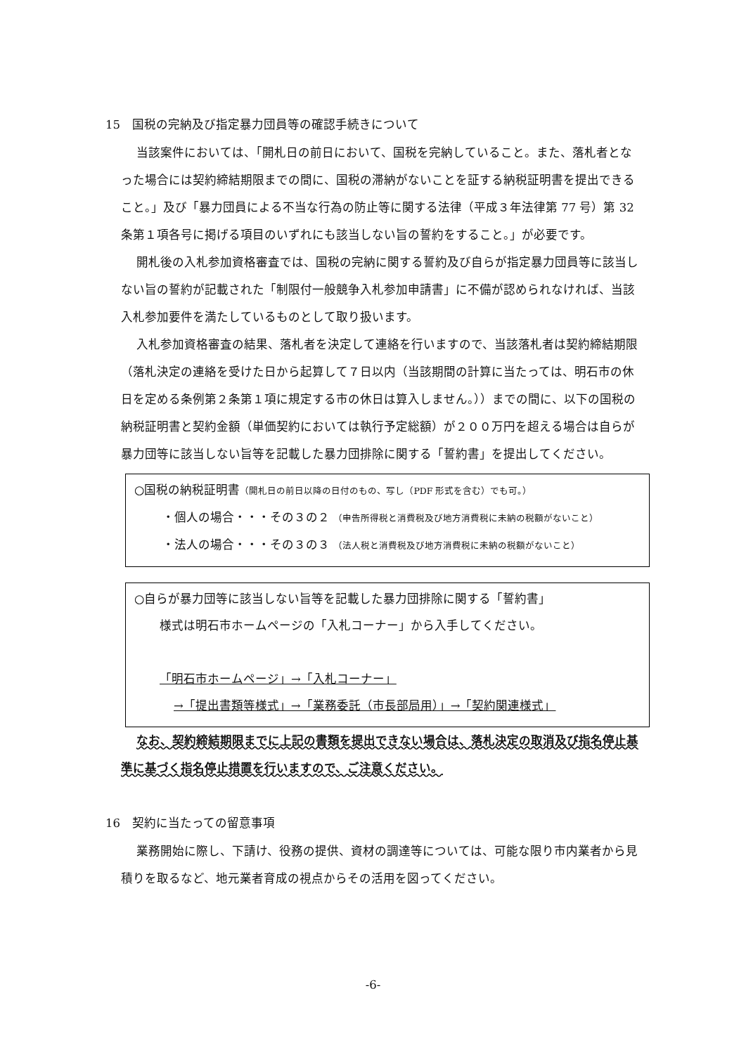15　国税の完納及び指定暴力団員等の確認手続きについて
当該案件においては、「開札日の前日において、国税を完納していること。また、落札者となった場合には契約締結期限までの間に、国税の滞納がないことを証する納税証明書を提出できること。」及び「暴力団員による不当な行為の防止等に関する法律（平成３年法律第 77 号）第 32 条第１項各号に掲げる項目のいずれにも該当しない旨の誓約をすること。」が必要です。
開札後の入札参加資格審査では、国税の完納に関する誓約及び自らが指定暴力団員等に該当しない旨の誓約が記載された「制限付一般競争入札参加申請書」に不備が認められなければ、当該入札参加要件を満たしているものとして取り扱います。
入札参加資格審査の結果、落札者を決定して連絡を行いますので、当該落札者は契約締結期限（落札決定の連絡を受けた日から起算して７日以内（当該期間の計算に当たっては、明石市の休日を定める条例第２条第１項に規定する市の休日は算入しません。））までの間に、以下の国税の納税証明書と契約金額（単価契約においては執行予定総額）が２００万円を超える場合は自らが暴力団等に該当しない旨等を記載した暴力団排除に関する「誓約書」を提出してください。
○国税の納税証明書（開札日の前日以降の日付のもの、写し（PDF 形式を含む）でも可。）
・個人の場合・・・その３の２ （申告所得税と消費税及び地方消費税に未納の税額がないこと）
・法人の場合・・・その３の３ （法人税と消費税及び地方消費税に未納の税額がないこと）
○自らが暴力団等に該当しない旨等を記載した暴力団排除に関する「誓約書」
様式は明石市ホームページの「入札コーナー」から入手してください。
「明石市ホームページ」→「入札コーナー」
→「提出書類等様式」→「業務委託（市長部局用）」→「契約関連様式」
なお、契約締結期限までに上記の書類を提出できない場合は、落札決定の取消及び指名停止基準に基づく指名停止措置を行いますので、ご注意ください。
16　契約に当たっての留意事項
業務開始に際し、下請け、役務の提供、資材の調達等については、可能な限り市内業者から見積りを取るなど、地元業者育成の視点からその活用を図ってください。
-6-